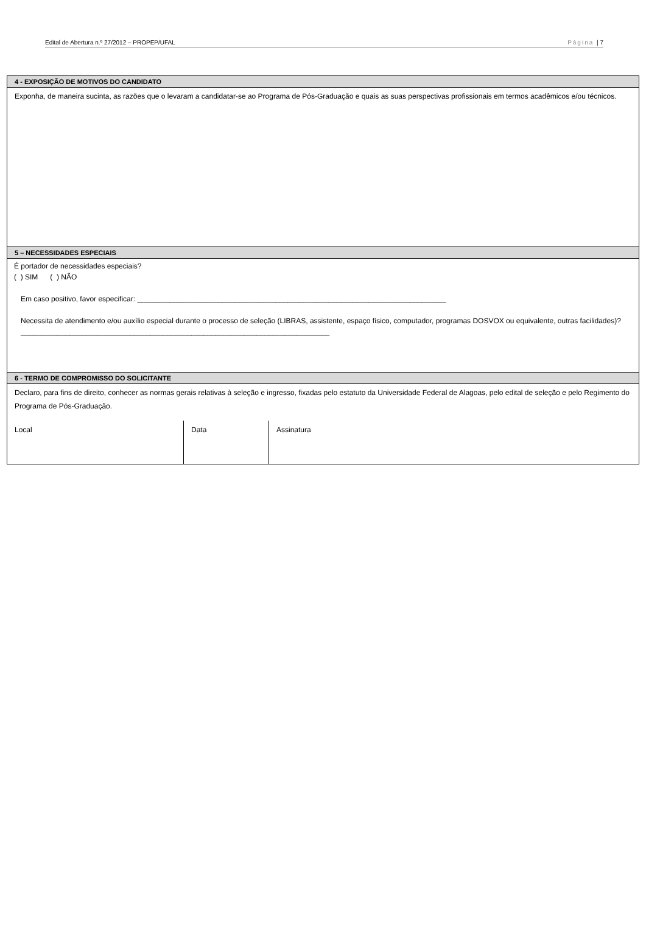Edital de Abertura n.º 27/2012 – PROPEP/UFAL Página | 7
| 4 - EXPOSIÇÃO DE MOTIVOS DO CANDIDATO |
| --- |
| Exponha, de maneira sucinta, as razões que o levaram a candidatar-se ao Programa de Pós-Graduação e quais as suas perspectivas profissionais em termos acadêmicos e/ou técnicos. |
| 5 – NECESSIDADES ESPECIAIS |
| É portador de necessidades especiais? ( ) SIM ( ) NÃO Em caso positivo, favor especificar: ____________________________________________________________________________ Necessita de atendimento e/ou auxílio especial durante o processo de seleção (LIBRAS, assistente, espaço físico, computador, programas DOSVOX ou equivalente, outras facilidades)? ____________________________________________________________________________ |
| 6 - TERMO DE COMPROMISSO DO SOLICITANTE |
| Declaro, para fins de direito, conhecer as normas gerais relativas à seleção e ingresso, fixadas pelo estatuto da Universidade Federal de Alagoas, pelo edital de seleção e pelo Regimento do Programa de Pós-Graduação. / Local / Data / Assinatura / |